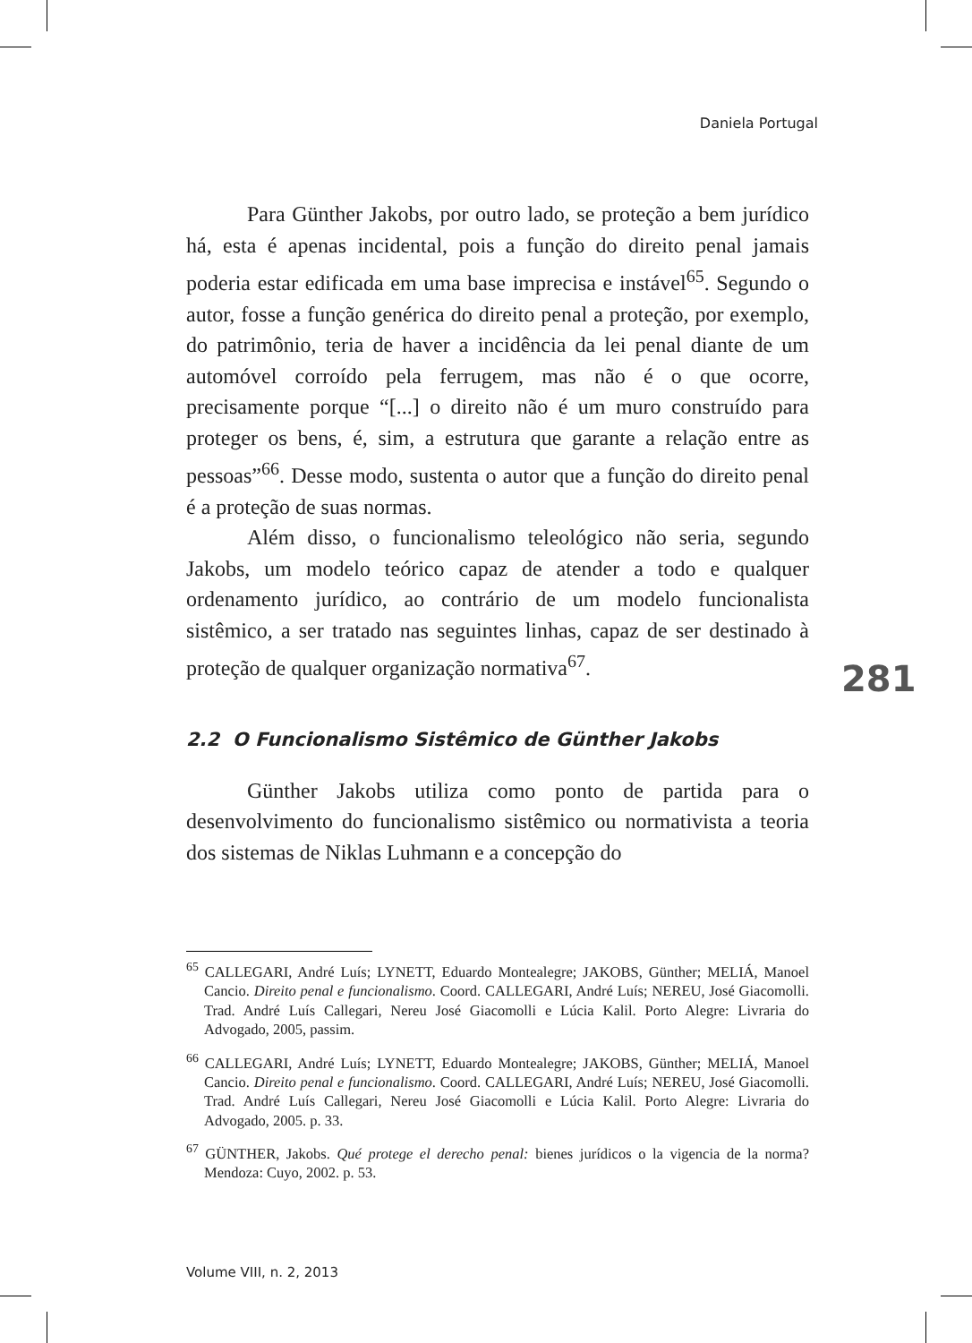Daniela Portugal
Para Günther Jakobs, por outro lado, se proteção a bem jurídico há, esta é apenas incidental, pois a função do direito penal jamais poderia estar edificada em uma base imprecisa e instável<sup>65</sup>. Segundo o autor, fosse a função genérica do direito penal a proteção, por exemplo, do patrimônio, teria de haver a incidência da lei penal diante de um automóvel corroído pela ferrugem, mas não é o que ocorre, precisamente porque “[...] o direito não é um muro construído para proteger os bens, é, sim, a estrutura que garante a relação entre as pessoas”<sup>66</sup>. Desse modo, sustenta o autor que a função do direito penal é a proteção de suas normas.
Além disso, o funcionalismo teleológico não seria, segundo Jakobs, um modelo teórico capaz de atender a todo e qualquer ordenamento jurídico, ao contrário de um modelo funcionalista sistêmico, a ser tratado nas seguintes linhas, capaz de ser destinado à proteção de qualquer organização normativa<sup>67</sup>.
2.2 O Funcionalismo Sistêmico de Günther Jakobs
Günther Jakobs utiliza como ponto de partida para o desenvolvimento do funcionalismo sistêmico ou normativista a teoria dos sistemas de Niklas Luhmann e a concepção do
281
<sup>65</sup> CALLEGARI, André Luís; LYNETT, Eduardo Montealegre; JAKOBS, Günther; MELIÁ, Manoel Cancio. Direito penal e funcionalismo. Coord. CALLEGARI, André Luís; NEREU, José Giacomolli. Trad. André Luís Callegari, Nereu José Giacomolli e Lúcia Kalil. Porto Alegre: Livraria do Advogado, 2005, passim.
<sup>66</sup> CALLEGARI, André Luís; LYNETT, Eduardo Montealegre; JAKOBS, Günther; MELIÁ, Manoel Cancio. Direito penal e funcionalismo. Coord. CALLEGARI, André Luís; NEREU, José Giacomolli. Trad. André Luís Callegari, Nereu José Giacomolli e Lúcia Kalil. Porto Alegre: Livraria do Advogado, 2005. p. 33.
<sup>67</sup> GÜNTHER, Jakobs. Qué protege el derecho penal: bienes jurídicos o la vigencia de la norma? Mendoza: Cuyo, 2002. p. 53.
Volume VIII, n. 2, 2013